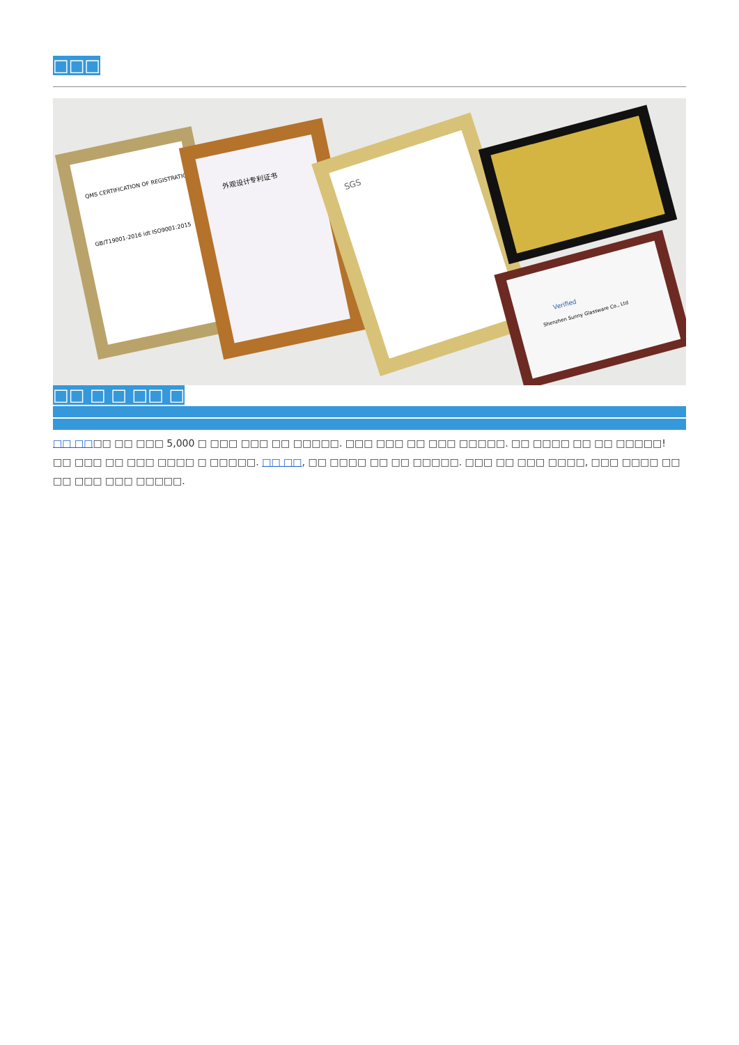□□□
QMS CERTIFICATION OF REGISTRATION
GB/T19001-2016 idt ISO9001:2015
外观设计专利证书
SGS
Verified
Shenzhen Sunny Glassware Co., Ltd
□□ □ □ □□ □
□□ □□□□ □□ □□□ 5,000 □ □□□ □□□ □□ □□□□□. □□□ □□□ □□ □□□ □□□□□. □□ □□□□ □□ □□ □□□□□! □□ □□□ □□ □□□ □□□□ □ □□□□□. □□ □□, □□ □□□□ □□ □□ □□□□□. □□□ □□ □□□ □□□□, □□□ □□□□ □□ □□ □□□ □□□ □□□□□.